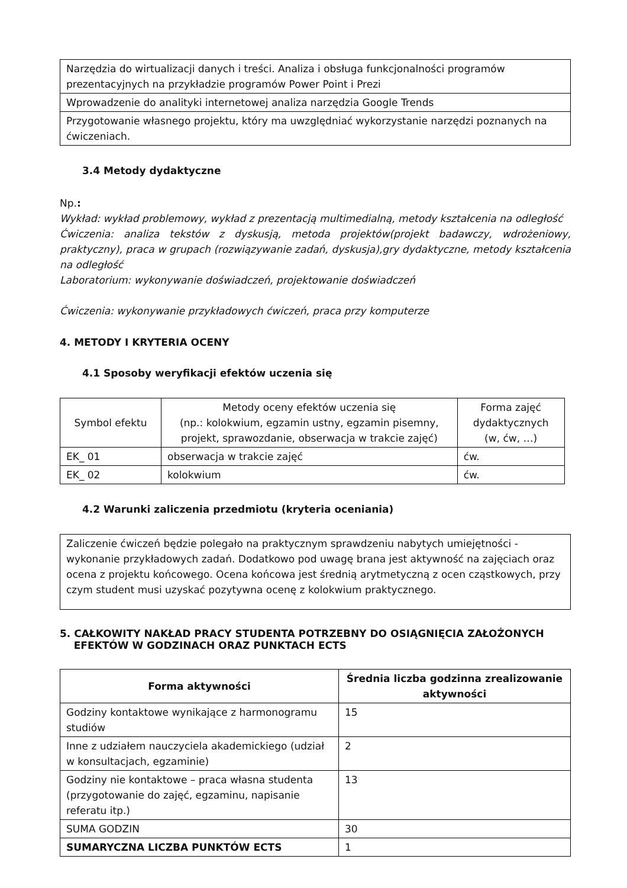| Narzędzia do wirtualizacji danych i treści. Analiza i obsługa funkcjonalności programów prezentacyjnych na przykładzie programów Power Point i Prezi |
| Wprowadzenie do analityki internetowej analiza narzędzia Google Trends |
| Przygotowanie własnego projektu, który ma uwzględniać wykorzystanie narzędzi poznanych na ćwiczeniach. |
3.4 Metody dydaktyczne
Np.:
Wykład: wykład problemowy, wykład z prezentacją multimedialną, metody kształcenia na odległość
Ćwiczenia: analiza tekstów z dyskusją, metoda projektów(projekt badawczy, wdrożeniowy, praktyczny), praca w grupach (rozwiązywanie zadań, dyskusja),gry dydaktyczne, metody kształcenia na odległość
Laboratorium: wykonywanie doświadczeń, projektowanie doświadczeń
Ćwiczenia: wykonywanie przykładowych ćwiczeń, praca przy komputerze
4. METODY I KRYTERIA OCENY
4.1 Sposoby weryfikacji efektów uczenia się
| Symbol efektu | Metody oceny efektów uczenia się (np.: kolokwium, egzamin ustny, egzamin pisemny, projekt, sprawozdanie, obserwacja w trakcie zajęć) | Forma zajęć dydaktycznych (w, ćw, …) |
| EK_ 01 | obserwacja w trakcie zajęć | ćw. |
| EK_ 02 | kolokwium | ćw. |
4.2 Warunki zaliczenia przedmiotu (kryteria oceniania)
| Zaliczenie ćwiczeń będzie polegało na praktycznym sprawdzeniu nabytych umiejętności - wykonanie przykładowych zadań. Dodatkowo pod uwagę brana jest aktywność na zajęciach oraz ocena z projektu końcowego. Ocena końcowa jest średnią arytmetyczną z ocen cząstkowych, przy czym student musi uzyskać pozytywna ocenę z kolokwium praktycznego. |
5. CAŁKOWITY NAKŁAD PRACY STUDENTA POTRZEBNY DO OSIĄGNIĘCIA ZAŁOŻONYCH
EFEKTÓW W GODZINACH ORAZ PUNKTACH ECTS
| Forma aktywności | Średnia liczba godzinna zrealizowanie aktywności |
| --- | --- |
| Godziny kontaktowe wynikające z harmonogramu studiów | 15 |
| Inne z udziałem nauczyciela akademickiego (udział w konsultacjach, egzaminie) | 2 |
| Godziny nie kontaktowe – praca własna studenta (przygotowanie do zajęć, egzaminu, napisanie referatu itp.) | 13 |
| SUMA GODZIN | 30 |
| SUMARYCZNA LICZBA PUNKTÓW ECTS | 1 |